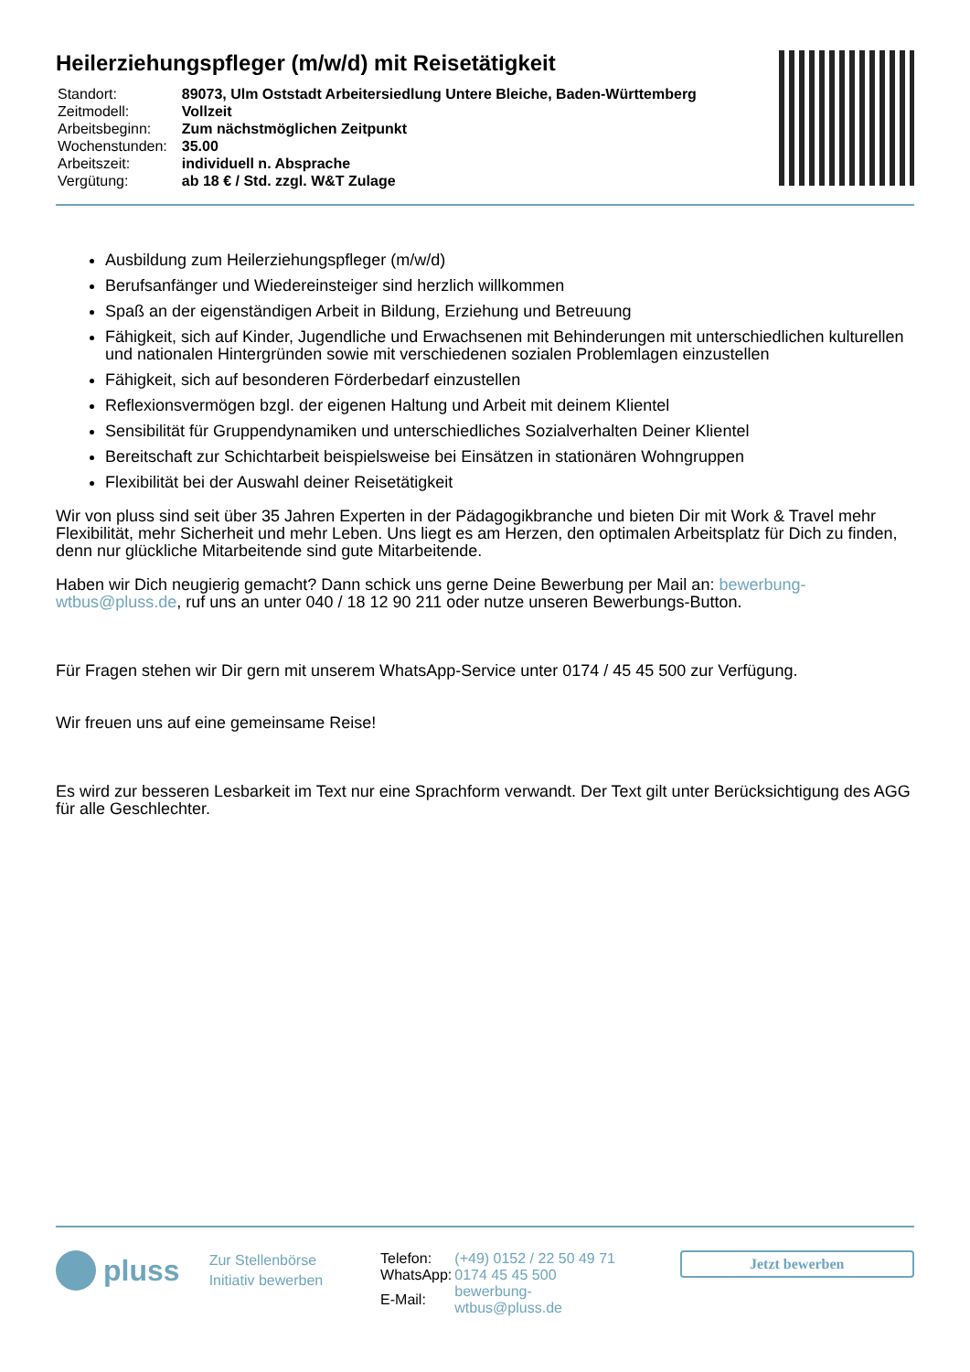Heilerziehungspfleger (m/w/d) mit Reisetätigkeit
| Standort: | 89073, Ulm Oststadt Arbeitersiedlung Untere Bleiche, Baden-Württemberg |
| Zeitmodell: | Vollzeit |
| Arbeitsbeginn: | Zum nächstmöglichen Zeitpunkt |
| Wochenstunden: | 35.00 |
| Arbeitszeit: | individuell n. Absprache |
| Vergütung: | ab 18 € / Std. zzgl. W&T Zulage |
Ausbildung zum Heilerziehungspfleger (m/w/d)
Berufsanfänger und Wiedereinsteiger sind herzlich willkommen
Spaß an der eigenständigen Arbeit in Bildung, Erziehung und Betreuung
Fähigkeit, sich auf Kinder, Jugendliche und Erwachsenen mit Behinderungen mit unterschiedlichen kulturellen und nationalen Hintergründen sowie mit verschiedenen sozialen Problemlagen einzustellen
Fähigkeit, sich auf besonderen Förderbedarf einzustellen
Reflexionsvermögen bzgl. der eigenen Haltung und Arbeit mit deinem Klientel
Sensibilität für Gruppendynamiken und unterschiedliches Sozialverhalten Deiner Klientel
Bereitschaft zur Schichtarbeit beispielsweise bei Einsätzen in stationären Wohngruppen
Flexibilität bei der Auswahl deiner Reisetätigkeit
Wir von pluss sind seit über 35 Jahren Experten in der Pädagogikbranche und bieten Dir mit Work & Travel mehr Flexibilität, mehr Sicherheit und mehr Leben. Uns liegt es am Herzen, den optimalen Arbeitsplatz für Dich zu finden, denn nur glückliche Mitarbeitende sind gute Mitarbeitende.
Haben wir Dich neugierig gemacht? Dann schick uns gerne Deine Bewerbung per Mail an: bewerbung-wtbus@pluss.de, ruf uns an unter 040 / 18 12 90 211 oder nutze unseren Bewerbungs-Button.
Für Fragen stehen wir Dir gern mit unserem WhatsApp-Service unter 0174 / 45 45 500 zur Verfügung.
Wir freuen uns auf eine gemeinsame Reise!
Es wird zur besseren Lesbarkeit im Text nur eine Sprachform verwandt. Der Text gilt unter Berücksichtigung des AGG für alle Geschlechter.
pluss
Zur Stellenbörse
Initiativ bewerben
| Telefon: | (+49) 0152 / 22 50 49 71 |
| WhatsApp: | 0174 45 45 500 |
| E-Mail: | bewerbung-wtbus@pluss.de |
Jetzt bewerben